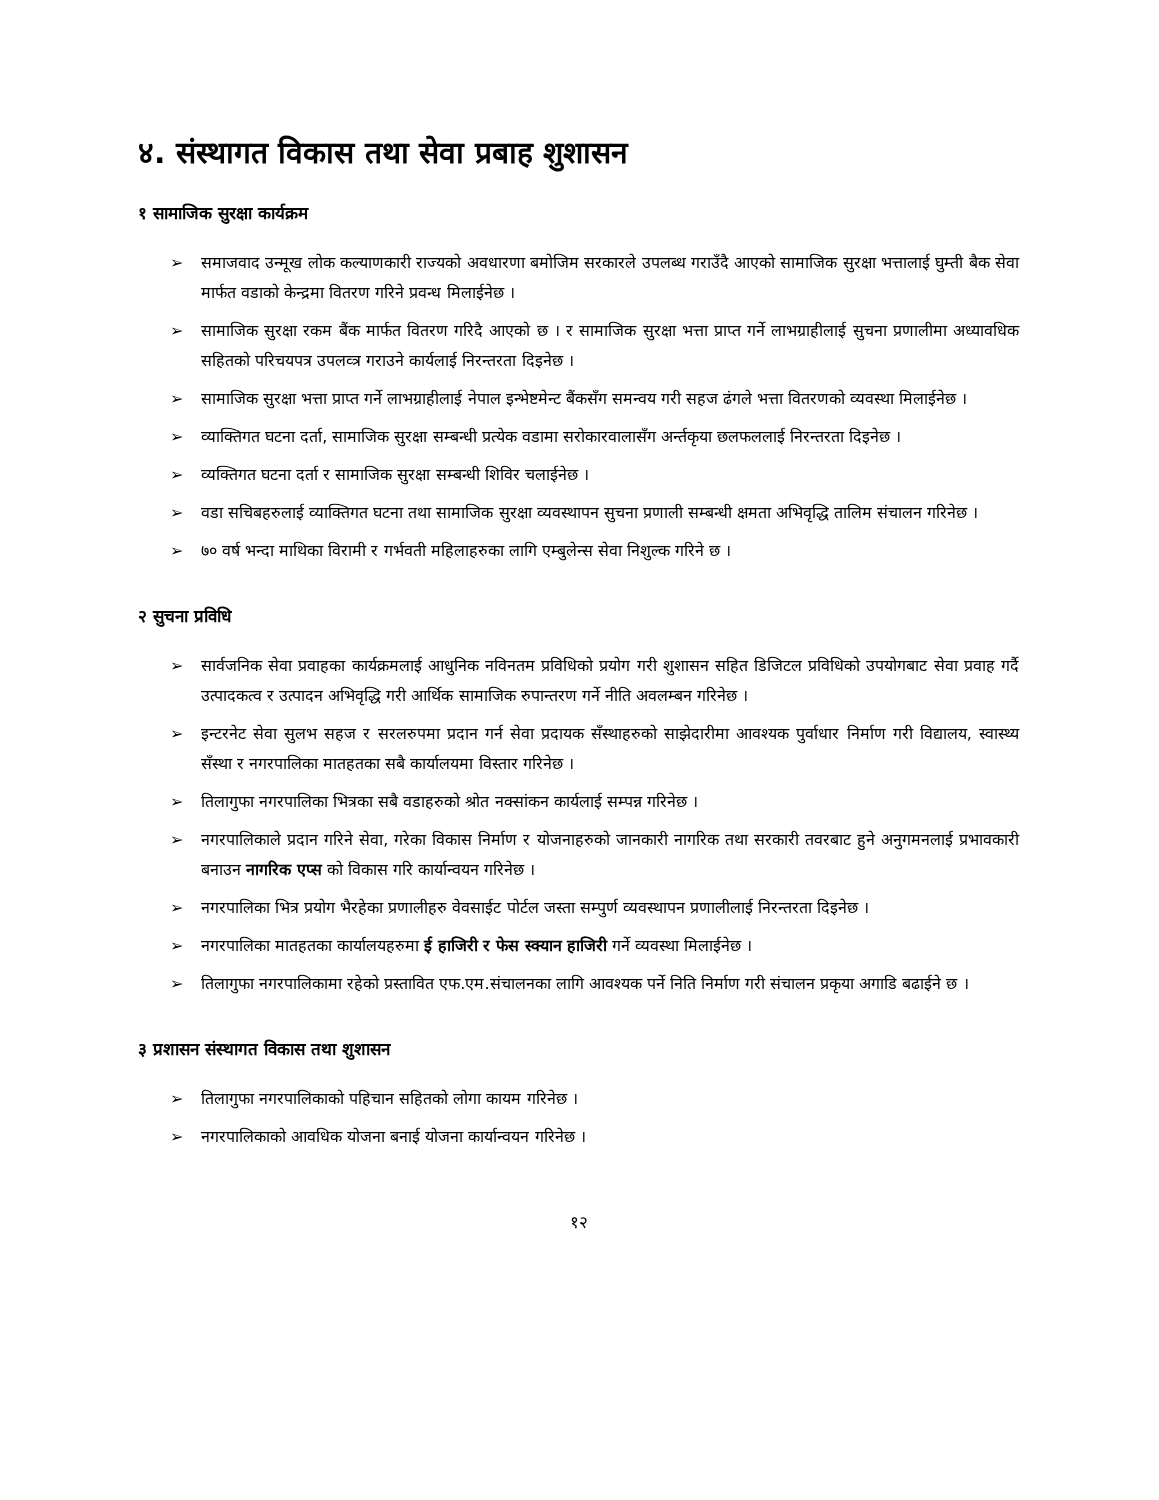४. संस्थागत विकास तथा सेवा प्रबाह शुशासन
१ सामाजिक सुरक्षा कार्यक्रम
➢ समाजवाद उन्मूख लोक कल्याणकारी राज्यको अवधारणा बमोजिम सरकारले उपलब्ध गराउँदै आएको सामाजिक सुरक्षा भत्तालाई घुम्ती बैक सेवा मार्फत वडाको केन्द्रमा वितरण गरिने प्रवन्ध मिलाईनेछ ।
➢ सामाजिक सुरक्षा रकम बैंक मार्फत वितरण गरिदै आएको छ । र सामाजिक सुरक्षा भत्ता प्राप्त गर्ने लाभग्राहीलाई सुचना प्रणालीमा अध्यावधिक सहितको परिचयपत्र उपलव्त्र गराउने कार्यलाई निरन्तरता दिइनेछ ।
➢ सामाजिक सुरक्षा भत्ता प्राप्त गर्ने लाभग्राहीलाई नेपाल इन्भेष्टमेन्ट बैंकसँग समन्वय गरी सहज ढंगले भत्ता वितरणको व्यवस्था मिलाईनेछ ।
➢ व्याक्तिगत घटना दर्ता, सामाजिक सुरक्षा सम्बन्धी प्रत्येक वडामा सरोकारवालासँग अर्न्तकृया छलफललाई निरन्तरता दिइनेछ ।
➢ व्यक्तिगत घटना दर्ता र सामाजिक सुरक्षा सम्बन्धी शिविर चलाईनेछ ।
➢ वडा सचिबहरुलाई व्याक्तिगत घटना तथा सामाजिक सुरक्षा व्यवस्थापन सुचना प्रणाली सम्बन्धी क्षमता अभिवृद्धि तालिम संचालन गरिनेछ ।
➢ ७० वर्ष भन्दा माथिका विरामी र गर्भवती महिलाहरुका लागि एम्बुलेन्स सेवा निशुल्क गरिने छ ।
२ सुचना प्रविधि
➢ सार्वजनिक सेवा प्रवाहका कार्यक्रमलाई आधुनिक नविनतम प्रविधिको प्रयोग गरी शुशासन सहित डिजिटल प्रविधिको उपयोगबाट सेवा प्रवाह गर्दै उत्पादकत्व र उत्पादन अभिवृद्धि गरी आर्थिक सामाजिक रुपान्तरण गर्ने नीति अवलम्बन गरिनेछ ।
➢ इन्टरनेट सेवा सुलभ सहज र सरलरुपमा प्रदान गर्न सेवा प्रदायक सँस्थाहरुको साझेदारीमा आवश्यक पुर्वाधार निर्माण गरी विद्यालय, स्वास्थ्य सँस्था र नगरपालिका मातहतका सबै कार्यालयमा विस्तार गरिनेछ ।
➢ तिलागुफा नगरपालिका भित्रका सबै वडाहरुको श्रोत नक्सांकन कार्यलाई सम्पन्न गरिनेछ ।
➢ नगरपालिकाले प्रदान गरिने सेवा, गरेका विकास निर्माण र योजनाहरुको जानकारी नागरिक तथा सरकारी तवरबाट हुने अनुगमनलाई प्रभावकारी बनाउन नागरिक एप्स को विकास गरि कार्यान्वयन गरिनेछ ।
➢ नगरपालिका भित्र प्रयोग भैरहेका प्रणालीहरु वेवसाईट पोर्टल जस्ता सम्पुर्ण व्यवस्थापन प्रणालीलाई निरन्तरता दिइनेछ ।
➢ नगरपालिका मातहतका कार्यालयहरुमा ई हाजिरी र फेस स्क्यान हाजिरी गर्ने व्यवस्था मिलाईनेछ ।
➢ तिलागुफा नगरपालिकामा रहेको प्रस्तावित एफ.एम.संचालनका लागि आवश्यक पर्ने निति निर्माण गरी संचालन प्रकृया अगाडि बढाईने छ ।
३ प्रशासन संस्थागत विकास तथा शुशासन
➢ तिलागुफा नगरपालिकाको पहिचान सहितको लोगा कायम गरिनेछ ।
➢ नगरपालिकाको आवधिक योजना बनाई योजना कार्यान्वयन गरिनेछ ।
१२